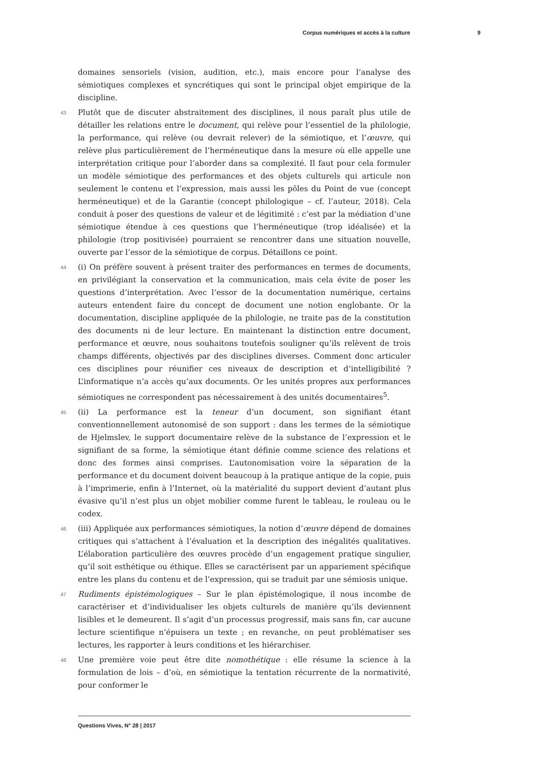Corpus numériques et accès à la culture 9
domaines sensoriels (vision, audition, etc.), mais encore pour l’analyse des sémiotiques complexes et syncrétiques qui sont le principal objet empirique de la discipline.
43 Plutôt que de discuter abstraitement des disciplines, il nous paraît plus utile de détailler les relations entre le document, qui relève pour l’essentiel de la philologie, la performance, qui relève (ou devrait relever) de la sémiotique, et l’œuvre, qui relève plus particulièrement de l’herméneutique dans la mesure où elle appelle une interprétation critique pour l’aborder dans sa complexité. Il faut pour cela formuler un modèle sémiotique des performances et des objets culturels qui articule non seulement le contenu et l’expression, mais aussi les pôles du Point de vue (concept herméneutique) et de la Garantie (concept philologique – cf. l’auteur, 2018). Cela conduit à poser des questions de valeur et de légitimité : c’est par la médiation d’une sémiotique étendue à ces questions que l’herméneutique (trop idéalisée) et la philologie (trop positivisée) pourraient se rencontrer dans une situation nouvelle, ouverte par l’essor de la sémiotique de corpus. Détaillons ce point.
44 (i) On préfère souvent à présent traiter des performances en termes de documents, en privilégiant la conservation et la communication, mais cela évite de poser les questions d’interprétation. Avec l’essor de la documentation numérique, certains auteurs entendent faire du concept de document une notion englobante. Or la documentation, discipline appliquée de la philologie, ne traite pas de la constitution des documents ni de leur lecture. En maintenant la distinction entre document, performance et œuvre, nous souhaitons toutefois souligner qu’ils relèvent de trois champs différents, objectivés par des disciplines diverses. Comment donc articuler ces disciplines pour réunifier ces niveaux de description et d’intelligibilité ? L’informatique n’a accès qu’aux documents. Or les unités propres aux performances sémiotiques ne correspondent pas nécessairement à des unités documentaires<sup>5</sup>.
45 (ii) La performance est la teneur d’un document, son signifiant étant conventionnellement autonomisé de son support : dans les termes de la sémiotique de Hjelmslev, le support documentaire relève de la substance de l’expression et le signifiant de sa forme, la sémiotique étant définie comme science des relations et donc des formes ainsi comprises. L’autonomisation voire la séparation de la performance et du document doivent beaucoup à la pratique antique de la copie, puis à l’imprimerie, enfin à l’Internet, où la matérialité du support devient d’autant plus évasive qu’il n’est plus un objet mobilier comme furent le tableau, le rouleau ou le codex.
46 (iii) Appliquée aux performances sémiotiques, la notion d’œuvre dépend de domaines critiques qui s’attachent à l’évaluation et la description des inégalités qualitatives. L’élaboration particulière des œuvres procède d’un engagement pratique singulier, qu’il soit esthétique ou éthique. Elles se caractérisent par un appariement spécifique entre les plans du contenu et de l’expression, qui se traduit par une sémiosis unique.
47 Rudiments épistémologiques – Sur le plan épistémologique, il nous incombe de caractériser et d’individualiser les objets culturels de manière qu’ils deviennent lisibles et le demeurent. Il s’agit d’un processus progressif, mais sans fin, car aucune lecture scientifique n’épuisera un texte ; en revanche, on peut problématiser ses lectures, les rapporter à leurs conditions et les hiérarchiser.
48 Une première voie peut être dite nomothétique : elle résume la science à la formulation de lois – d’où, en sémiotique la tentation récurrente de la normativité, pour conformer le
Questions Vives, N° 28 | 2017